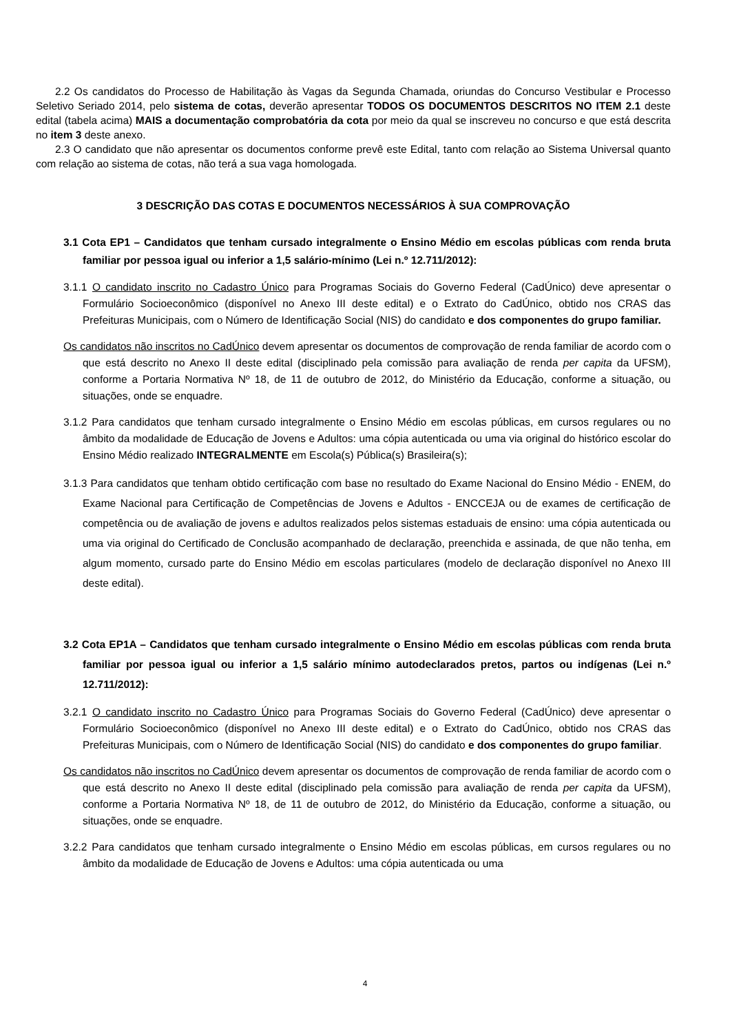2.2 Os candidatos do Processo de Habilitação às Vagas da Segunda Chamada, oriundas do Concurso Vestibular e Processo Seletivo Seriado 2014, pelo sistema de cotas, deverão apresentar TODOS OS DOCUMENTOS DESCRITOS NO ITEM 2.1 deste edital (tabela acima) MAIS a documentação comprobatória da cota por meio da qual se inscreveu no concurso e que está descrita no item 3 deste anexo.
2.3 O candidato que não apresentar os documentos conforme prevê este Edital, tanto com relação ao Sistema Universal quanto com relação ao sistema de cotas, não terá a sua vaga homologada.
3 DESCRIÇÃO DAS COTAS E DOCUMENTOS NECESSÁRIOS À SUA COMPROVAÇÃO
3.1 Cota EP1 – Candidatos que tenham cursado integralmente o Ensino Médio em escolas públicas com renda bruta familiar por pessoa igual ou inferior a 1,5 salário-mínimo (Lei n.º 12.711/2012):
3.1.1 O candidato inscrito no Cadastro Único para Programas Sociais do Governo Federal (CadÚnico) deve apresentar o Formulário Socioeconômico (disponível no Anexo III deste edital) e o Extrato do CadÚnico, obtido nos CRAS das Prefeituras Municipais, com o Número de Identificação Social (NIS) do candidato e dos componentes do grupo familiar.
Os candidatos não inscritos no CadÚnico devem apresentar os documentos de comprovação de renda familiar de acordo com o que está descrito no Anexo II deste edital (disciplinado pela comissão para avaliação de renda per capita da UFSM), conforme a Portaria Normativa Nº 18, de 11 de outubro de 2012, do Ministério da Educação, conforme a situação, ou situações, onde se enquadre.
3.1.2 Para candidatos que tenham cursado integralmente o Ensino Médio em escolas públicas, em cursos regulares ou no âmbito da modalidade de Educação de Jovens e Adultos: uma cópia autenticada ou uma via original do histórico escolar do Ensino Médio realizado INTEGRALMENTE em Escola(s) Pública(s) Brasileira(s);
3.1.3 Para candidatos que tenham obtido certificação com base no resultado do Exame Nacional do Ensino Médio - ENEM, do Exame Nacional para Certificação de Competências de Jovens e Adultos - ENCCEJA ou de exames de certificação de competência ou de avaliação de jovens e adultos realizados pelos sistemas estaduais de ensino: uma cópia autenticada ou uma via original do Certificado de Conclusão acompanhado de declaração, preenchida e assinada, de que não tenha, em algum momento, cursado parte do Ensino Médio em escolas particulares (modelo de declaração disponível no Anexo III deste edital).
3.2 Cota EP1A – Candidatos que tenham cursado integralmente o Ensino Médio em escolas públicas com renda bruta familiar por pessoa igual ou inferior a 1,5 salário mínimo autodeclarados pretos, partos ou indígenas (Lei n.º 12.711/2012):
3.2.1 O candidato inscrito no Cadastro Único para Programas Sociais do Governo Federal (CadÚnico) deve apresentar o Formulário Socioeconômico (disponível no Anexo III deste edital) e o Extrato do CadÚnico, obtido nos CRAS das Prefeituras Municipais, com o Número de Identificação Social (NIS) do candidato e dos componentes do grupo familiar.
Os candidatos não inscritos no CadÚnico devem apresentar os documentos de comprovação de renda familiar de acordo com o que está descrito no Anexo II deste edital (disciplinado pela comissão para avaliação de renda per capita da UFSM), conforme a Portaria Normativa Nº 18, de 11 de outubro de 2012, do Ministério da Educação, conforme a situação, ou situações, onde se enquadre.
3.2.2 Para candidatos que tenham cursado integralmente o Ensino Médio em escolas públicas, em cursos regulares ou no âmbito da modalidade de Educação de Jovens e Adultos: uma cópia autenticada ou uma
4